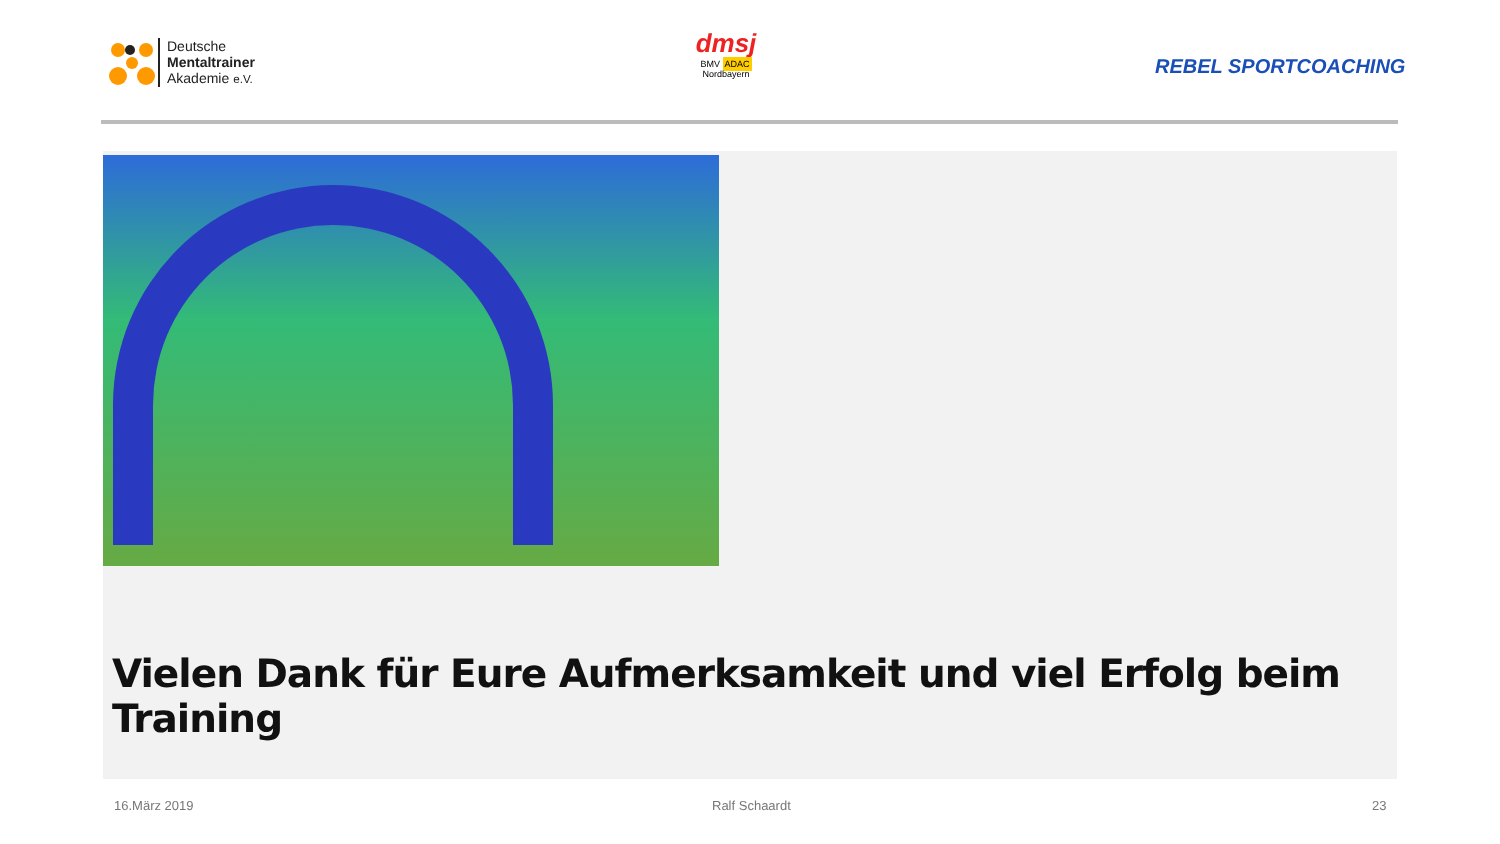Deutsche
Mentaltrainer
Akademie e.V.
dmsj
BMV ADAC
Nordbayern
REBEL SPORTCOACHING
Vielen Dank für Eure Aufmerksamkeit und viel Erfolg beim Training
16.März 2019 Ralf Schaardt 23